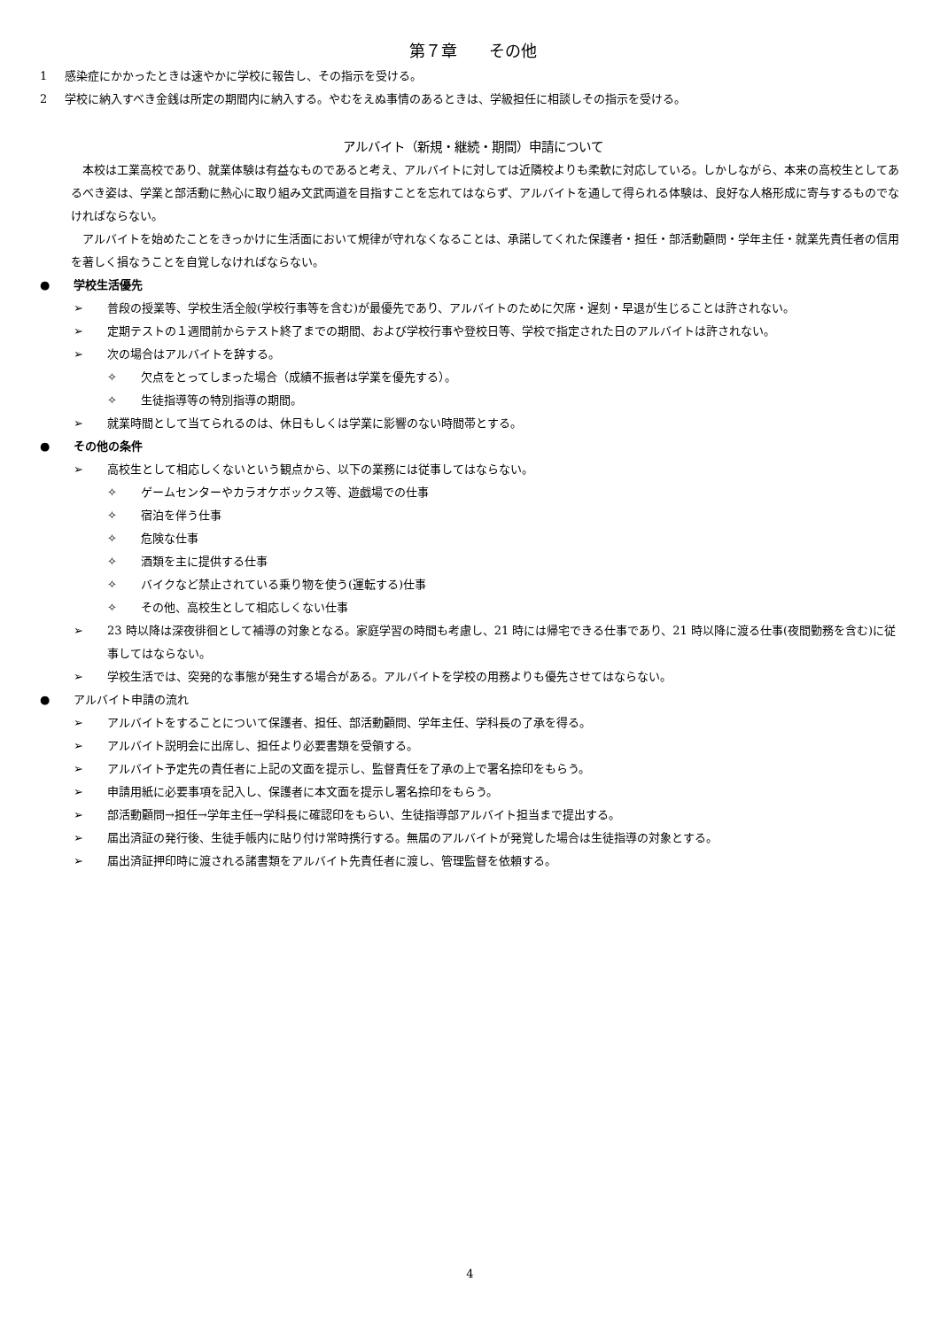第７章　　その他
1 感染症にかかったときは速やかに学校に報告し、その指示を受ける。
2 学校に納入すべき金銭は所定の期間内に納入する。やむをえぬ事情のあるときは、学級担任に相談しその指示を受ける。
アルバイト（新規・継続・期間）申請について
本校は工業高校であり、就業体験は有益なものであると考え、アルバイトに対しては近隣校よりも柔軟に対応している。しかしながら、本来の高校生としてあるべき姿は、学業と部活動に熱心に取り組み文武両道を目指すことを忘れてはならず、アルバイトを通して得られる体験は、良好な人格形成に寄与するものでなければならない。
アルバイトを始めたことをきっかけに生活面において規律が守れなくなることは、承諾してくれた保護者・担任・部活動顧問・学年主任・就業先責任者の信用を著しく損なうことを自覚しなければならない。
● 学校生活優先
➢ 普段の授業等、学校生活全般(学校行事等を含む)が最優先であり、アルバイトのために欠席・遅刻・早退が生じることは許されない。
➢ 定期テストの１週間前からテスト終了までの期間、および学校行事や登校日等、学校で指定された日のアルバイトは許されない。
➢ 次の場合はアルバイトを辞する。
✧ 欠点をとってしまった場合（成績不振者は学業を優先する）。
✧ 生徒指導等の特別指導の期間。
➢ 就業時間として当てられるのは、休日もしくは学業に影響のない時間帯とする。
● その他の条件
➢ 高校生として相応しくないという観点から、以下の業務には従事してはならない。
✧ ゲームセンターやカラオケボックス等、遊戯場での仕事
✧ 宿泊を伴う仕事
✧ 危険な仕事
✧ 酒類を主に提供する仕事
✧ バイクなど禁止されている乗り物を使う(運転する)仕事
✧ その他、高校生として相応しくない仕事
➢ 23 時以降は深夜徘徊として補導の対象となる。家庭学習の時間も考慮し、21 時には帰宅できる仕事であり、21 時以降に渡る仕事(夜間勤務を含む)に従事してはならない。
➢ 学校生活では、突発的な事態が発生する場合がある。アルバイトを学校の用務よりも優先させてはならない。
● アルバイト申請の流れ
➢ アルバイトをすることについて保護者、担任、部活動顧問、学年主任、学科長の了承を得る。
➢ アルバイト説明会に出席し、担任より必要書類を受領する。
➢ アルバイト予定先の責任者に上記の文面を提示し、監督責任を了承の上で署名捺印をもらう。
➢ 申請用紙に必要事項を記入し、保護者に本文面を提示し署名捺印をもらう。
➢ 部活動顧問→担任→学年主任→学科長に確認印をもらい、生徒指導部アルバイト担当まで提出する。
➢ 届出済証の発行後、生徒手帳内に貼り付け常時携行する。無届のアルバイトが発覚した場合は生徒指導の対象とする。
➢ 届出済証押印時に渡される諸書類をアルバイト先責任者に渡し、管理監督を依頼する。
4